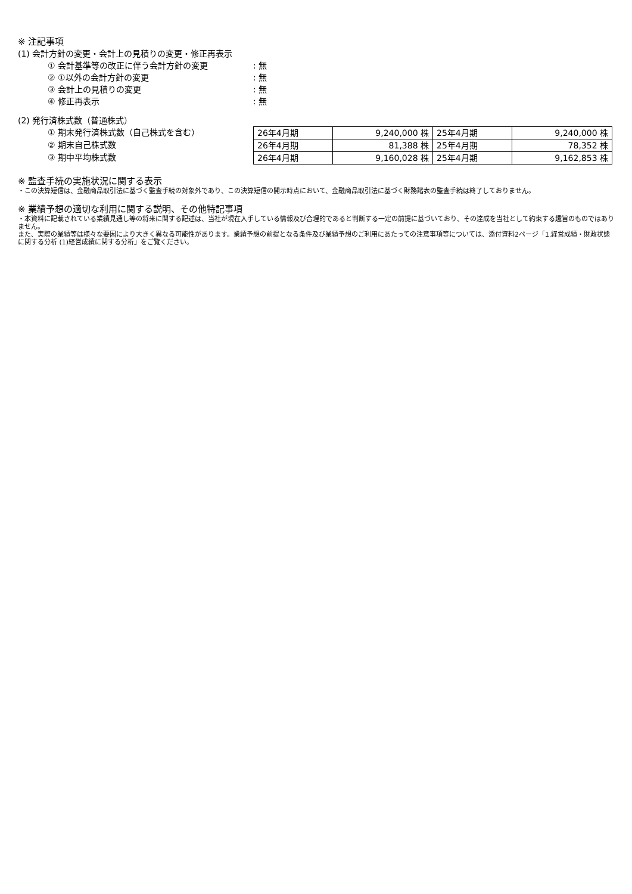※ 注記事項
(1) 会計方針の変更・会計上の見積りの変更・修正再表示
① 会計基準等の改正に伴う会計方針の変更 : 無
② ①以外の会計方針の変更 : 無
③ 会計上の見積りの変更 : 無
④ 修正再表示 : 無
(2) 発行済株式数（普通株式）
① 期末発行済株式数（自己株式を含む）
② 期末自己株式数
③ 期中平均株式数
| 26年4月期 | 9,240,000 株 | 25年4月期 | 9,240,000 株 |
| 26年4月期 | 81,388 株 | 25年4月期 | 78,352 株 |
| 26年4月期 | 9,160,028 株 | 25年4月期 | 9,162,853 株 |
※ 監査手続の実施状況に関する表示
・この決算短信は、金融商品取引法に基づく監査手続の対象外であり、この決算短信の開示時点において、金融商品取引法に基づく財務諸表の監査手続は終了しておりません。
※ 業績予想の適切な利用に関する説明、その他特記事項
・本資料に記載されている業績見通し等の将来に関する記述は、当社が現在入手している情報及び合理的であると判断する一定の前提に基づいており、その達成を当社として約束する趣旨のものではありません。
また、実際の業績等は様々な要因により大きく異なる可能性があります。業績予想の前提となる条件及び業績予想のご利用にあたっての注意事項等については、添付資料2ページ「1.経営成績・財政状態に関する分析 (1)経営成績に関する分析」をご覧ください。